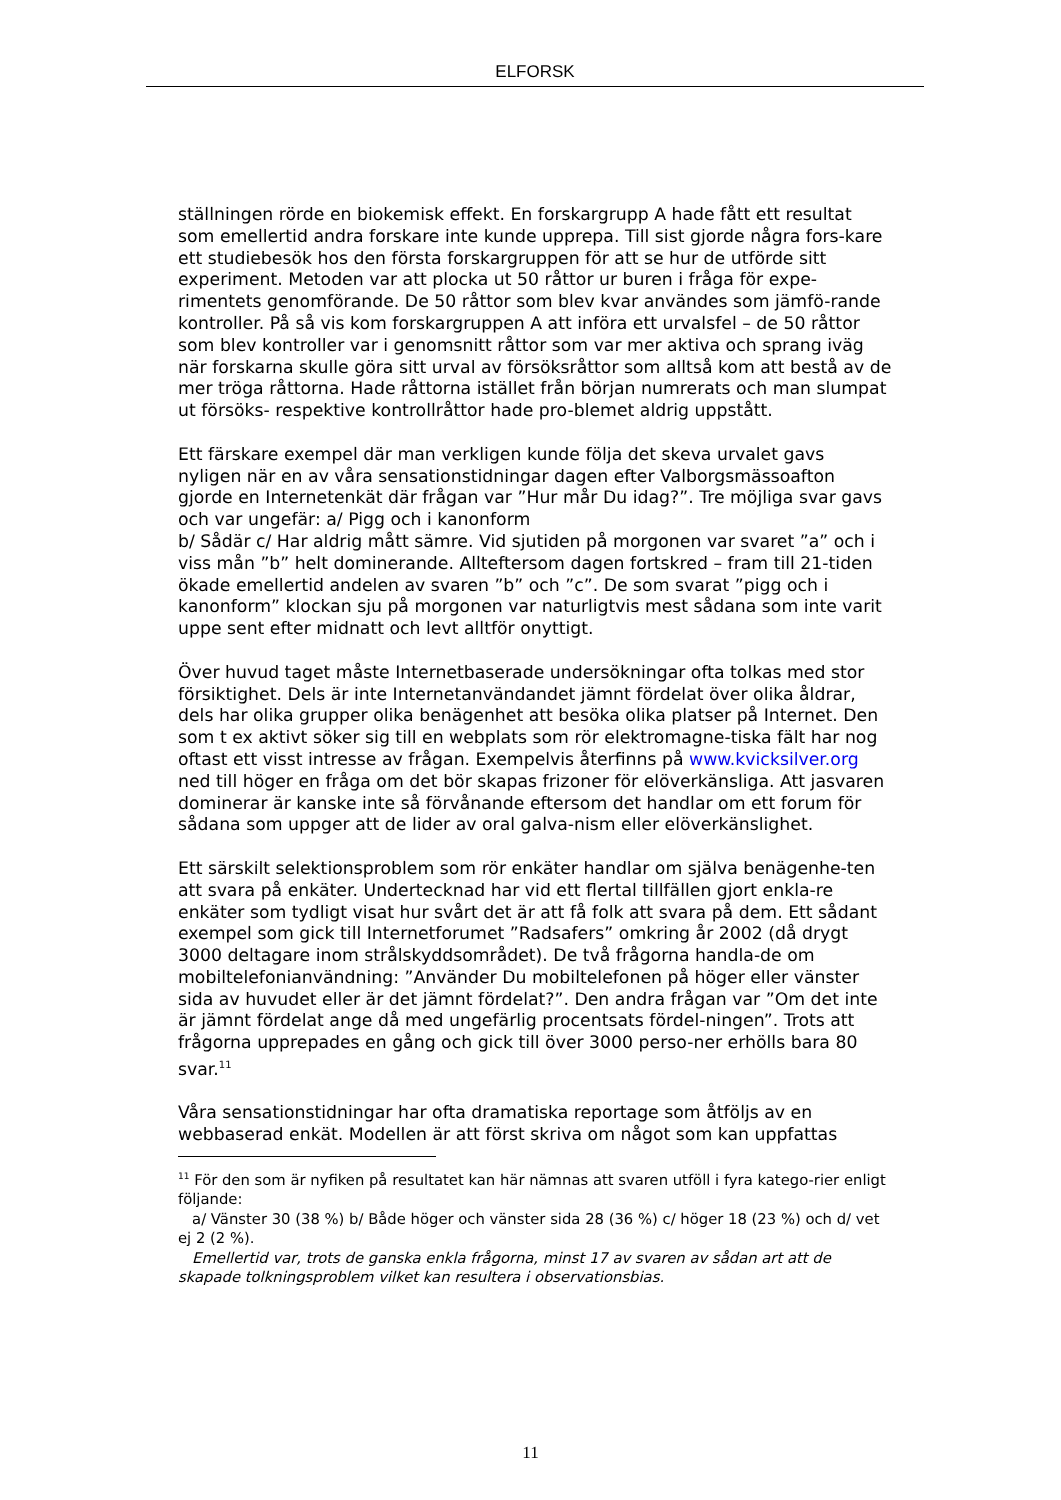ELFORSK
ställningen rörde en biokemisk effekt. En forskargrupp A hade fått ett resultat som emellertid andra forskare inte kunde upprepa. Till sist gjorde några fors-kare ett studiebesök hos den första forskargruppen för att se hur de utförde sitt experiment. Metoden var att plocka ut 50 råttor ur buren i fråga för expe-rimentets genomförande. De 50 råttor som blev kvar användes som jämfö-rande kontroller. På så vis kom forskargruppen A att införa ett urvalsfel – de 50 råttor som blev kontroller var i genomsnitt råttor som var mer aktiva och sprang iväg när forskarna skulle göra sitt urval av försöksråttor som alltså kom att bestå av de mer tröga råttorna. Hade råttorna istället från början numrerats och man slumpat ut försöks- respektive kontrollråttor hade pro-blemet aldrig uppstått.
Ett färskare exempel där man verkligen kunde följa det skeva urvalet gavs nyligen när en av våra sensationstidningar dagen efter Valborgsmässoafton gjorde en Internetenkät där frågan var ”Hur mår Du idag?”. Tre möjliga svar gavs och var ungefär: a/ Pigg och i kanonform
b/ Sådär c/ Har aldrig mått sämre. Vid sjutiden på morgonen var svaret ”a” och i viss mån ”b” helt dominerande. Allteftersom dagen fortskred – fram till 21-tiden ökade emellertid andelen av svaren ”b” och ”c”. De som svarat ”pigg och i kanonform” klockan sju på morgonen var naturligtvis mest sådana som inte varit uppe sent efter midnatt och levt alltför onyttigt.
Över huvud taget måste Internetbaserade undersökningar ofta tolkas med stor försiktighet. Dels är inte Internetanvändandet jämnt fördelat över olika åldrar, dels har olika grupper olika benägenhet att besöka olika platser på Internet. Den som t ex aktivt söker sig till en webplats som rör elektromagne-tiska fält har nog oftast ett visst intresse av frågan. Exempelvis återfinns på www.kvicksilver.org ned till höger en fråga om det bör skapas frizoner för elöverkänsliga. Att jasvaren dominerar är kanske inte så förvånande eftersom det handlar om ett forum för sådana som uppger att de lider av oral galva-nism eller elöverkänslighet.
Ett särskilt selektionsproblem som rör enkäter handlar om själva benägenhe-ten att svara på enkäter. Undertecknad har vid ett flertal tillfällen gjort enkla-re enkäter som tydligt visat hur svårt det är att få folk att svara på dem. Ett sådant exempel som gick till Internetforumet ”Radsafers” omkring år 2002 (då drygt 3000 deltagare inom strålskyddsområdet). De två frågorna handla-de om mobiltelefonianvändning: ”Använder Du mobiltelefonen på höger eller vänster sida av huvudet eller är det jämnt fördelat?”. Den andra frågan var ”Om det inte är jämnt fördelat ange då med ungefärlig procentsats fördel-ningen”. Trots att frågorna upprepades en gång och gick till över 3000 perso-ner erhölls bara 80 svar.<sup>11</sup>
Våra sensationstidningar har ofta dramatiska reportage som åtföljs av en webbaserad enkät. Modellen är att först skriva om något som kan uppfattas
<sup>11</sup> För den som är nyfiken på resultatet kan här nämnas att svaren utföll i fyra katego-rier enligt följande:
a/ Vänster 30 (38 %) b/ Både höger och vänster sida 28 (36 %) c/ höger 18 (23 %) och d/ vet ej 2 (2 %).
Emellertid var, trots de ganska enkla frågorna, minst 17 av svaren av sådan art att de skapade tolkningsproblem vilket kan resultera i observationsbias.
11